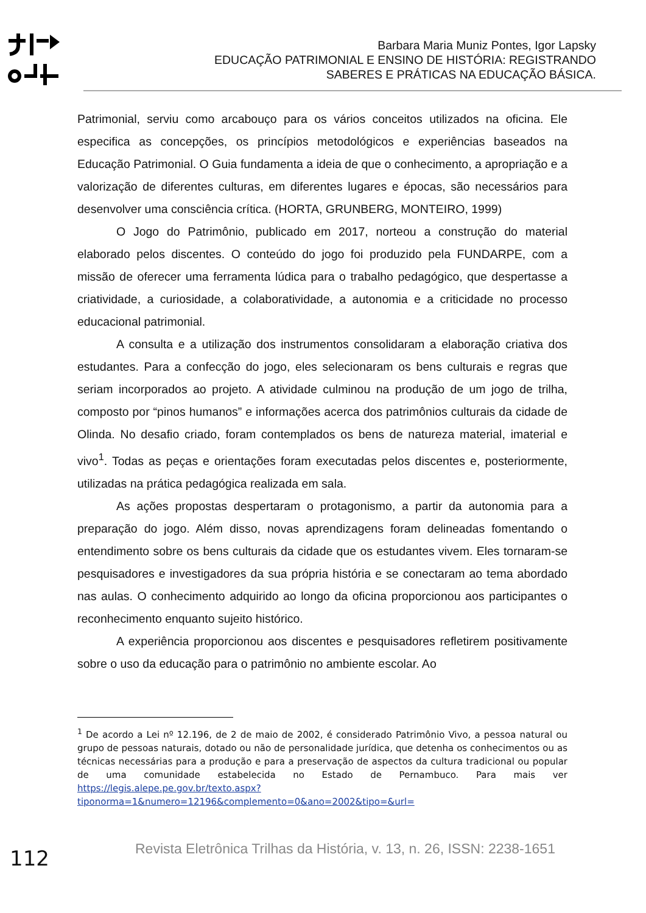Barbara Maria Muniz Pontes, Igor Lapsky
EDUCAÇÃO PATRIMONIAL E ENSINO DE HISTÓRIA: REGISTRANDO SABERES E PRÁTICAS NA EDUCAÇÃO BÁSICA.
Patrimonial, serviu como arcabouço para os vários conceitos utilizados na oficina. Ele especifica as concepções, os princípios metodológicos e experiências baseados na Educação Patrimonial. O Guia fundamenta a ideia de que o conhecimento, a apropriação e a valorização de diferentes culturas, em diferentes lugares e épocas, são necessários para desenvolver uma consciência crítica. (HORTA, GRUNBERG, MONTEIRO, 1999)
O Jogo do Patrimônio, publicado em 2017, norteou a construção do material elaborado pelos discentes. O conteúdo do jogo foi produzido pela FUNDARPE, com a missão de oferecer uma ferramenta lúdica para o trabalho pedagógico, que despertasse a criatividade, a curiosidade, a colaboratividade, a autonomia e a criticidade no processo educacional patrimonial.
A consulta e a utilização dos instrumentos consolidaram a elaboração criativa dos estudantes. Para a confecção do jogo, eles selecionaram os bens culturais e regras que seriam incorporados ao projeto. A atividade culminou na produção de um jogo de trilha, composto por “pinos humanos” e informações acerca dos patrimônios culturais da cidade de Olinda. No desafio criado, foram contemplados os bens de natureza material, imaterial e vivo<sup>1</sup>. Todas as peças e orientações foram executadas pelos discentes e, posteriormente, utilizadas na prática pedagógica realizada em sala.
As ações propostas despertaram o protagonismo, a partir da autonomia para a preparação do jogo. Além disso, novas aprendizagens foram delineadas fomentando o entendimento sobre os bens culturais da cidade que os estudantes vivem. Eles tornaram-se pesquisadores e investigadores da sua própria história e se conectaram ao tema abordado nas aulas. O conhecimento adquirido ao longo da oficina proporcionou aos participantes o reconhecimento enquanto sujeito histórico.
A experiência proporcionou aos discentes e pesquisadores refletirem positivamente sobre o uso da educação para o patrimônio no ambiente escolar. Ao
<sup>1</sup> De acordo a Lei nº 12.196, de 2 de maio de 2002, é considerado Patrimônio Vivo, a pessoa natural ou grupo de pessoas naturais, dotado ou não de personalidade jurídica, que detenha os conhecimentos ou as técnicas necessárias para a produção e para a preservação de aspectos da cultura tradicional ou popular de uma comunidade estabelecida no Estado de Pernambuco. Para mais ver https://legis.alepe.pe.gov.br/texto.aspx?tiponorma=1&numero=12196&complemento=0&ano=2002&tipo=&url=
112
Revista Eletrônica Trilhas da História, v. 13, n. 26, ISSN: 2238-1651